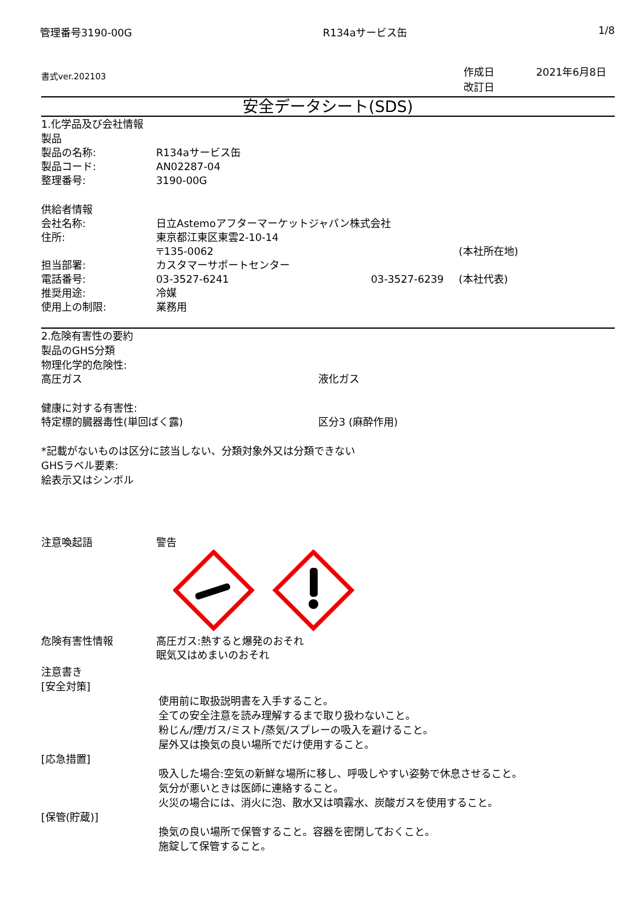管理番号3190-00G R134aサービス缶 1/8
書式ver.202103 作成日
改訂日 2021年6月8日
安全データシート(SDS)
1.化学品及び会社情報
製品
製品の名称: R134aサービス缶
製品コード: AN02287-04
整理番号: 3190-00G
供給者情報
会社名称: 日立Astemoアフターマーケットジャパン株式会社
住所: 東京都江東区東雲2-10-14
〒135-0062 (本社所在地)
担当部署: カスタマーサポートセンター
電話番号: 03-3527-6241 03-3527-6239 (本社代表)
推奨用途: 冷媒
使用上の制限: 業務用
2.危険有害性の要約
製品のGHS分類
物理化学的危険性:
高圧ガス 液化ガス
健康に対する有害性:
特定標的臓器毒性(単回ばく露) 区分3 (麻酔作用)
*記載がないものは区分に該当しない、分類対象外又は分類できない
GHSラベル要素:
絵表示又はシンボル
注意喚起語 警告
危険有害性情報 高圧ガス:熱すると爆発のおそれ
眠気又はめまいのおそれ
注意書き
[安全対策]
使用前に取扱説明書を入手すること。
全ての安全注意を読み理解するまで取り扱わないこと。
粉じん/煙/ガス/ミスト/蒸気/スプレーの吸入を避けること。
屋外又は換気の良い場所でだけ使用すること。
[応急措置]
吸入した場合:空気の新鮮な場所に移し、呼吸しやすい姿勢で休息させること。
気分が悪いときは医師に連絡すること。
火災の場合には、消火に泡、散水又は噴霧水、炭酸ガスを使用すること。
[保管(貯蔵)]
換気の良い場所で保管すること。容器を密閉しておくこと。
施錠して保管すること。